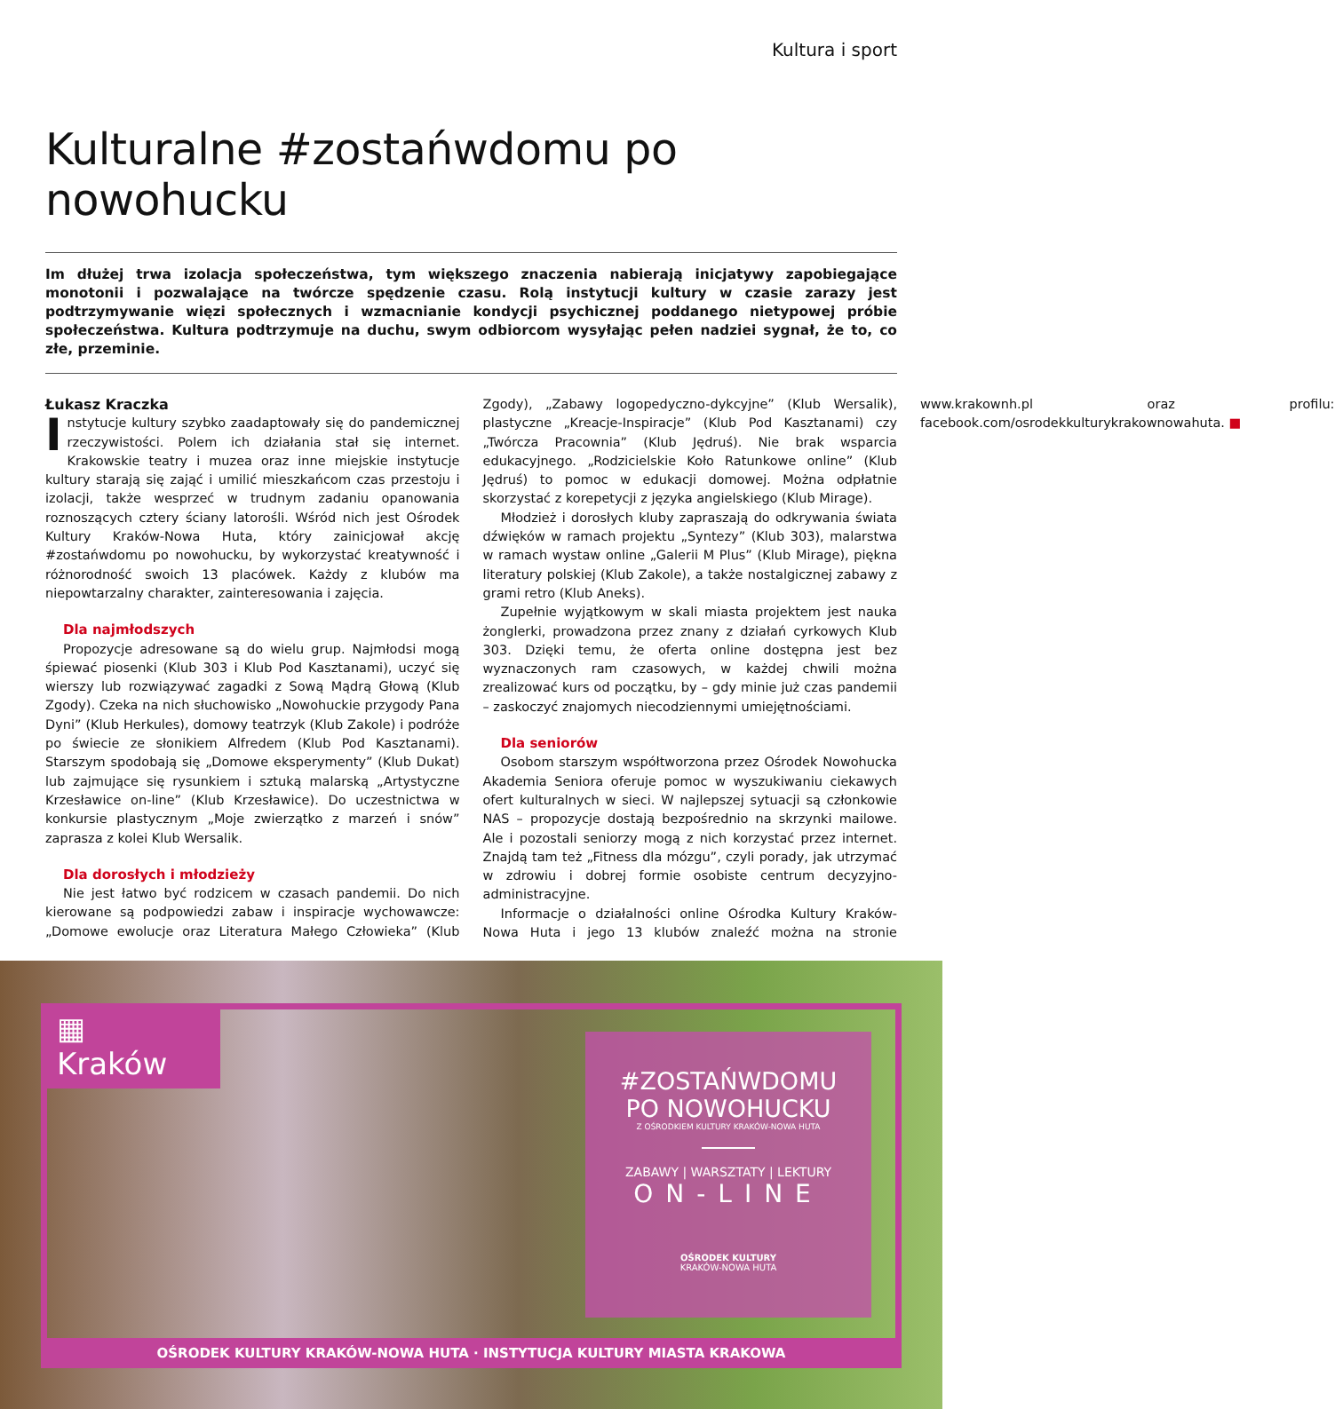Kultura i sport
Kulturalne #zostańwdomu po nowohucku
Im dłużej trwa izolacja społeczeństwa, tym większego znaczenia nabierają inicjatywy zapobiegające monotonii i pozwalające na twórcze spędzenie czasu. Rolą instytucji kultury w czasie zarazy jest podtrzymywanie więzi społecznych i wzmacnianie kondycji psychicznej poddanego nietypowej próbie społeczeństwa. Kultura podtrzymuje na duchu, swym odbiorcom wysyłając pełen nadziei sygnał, że to, co złe, przeminie.
Łukasz Kraczka
Instytucje kultury szybko zaadaptowały się do pandemicznej rzeczywistości. Polem ich działania stał się internet. Krakowskie teatry i muzea oraz inne miejskie instytucje kultury starają się zająć i umilić mieszkańcom czas przestoju i izolacji, także wesprzeć w trudnym zadaniu opanowania roznoszących cztery ściany latorośli. Wśród nich jest Ośrodek Kultury Kraków-Nowa Huta, który zainicjował akcję #zostańwdomu po nowohucku, by wykorzystać kreatywność i różnorodność swoich 13 placówek. Każdy z klubów ma niepowtarzalny charakter, zainteresowania i zajęcia.
Dla najmłodszych
Propozycje adresowane są do wielu grup. Najmłodsi mogą śpiewać piosenki (Klub 303 i Klub Pod Kasztanami), uczyć się wierszy lub rozwiązywać zagadki z Sową Mądrą Głową (Klub Zgody). Czeka na nich słuchowisko „Nowohuckie przygody Pana Dyni” (Klub Herkules), domowy teatrzyk (Klub Zakole) i podróże po świecie ze słonikiem Alfredem (Klub Pod Kasztanami). Starszym spodobają się „Domowe eksperymenty” (Klub Dukat) lub zajmujące się rysunkiem i sztuką malarską „Artystyczne Krzesławice on-line” (Klub Krzesławice). Do uczestnictwa w konkursie plastycznym „Moje zwierzątko z marzeń i snów” zaprasza z kolei Klub Wersalik.
Dla dorosłych i młodzieży
Nie jest łatwo być rodzicem w czasach pandemii. Do nich kierowane są podpowiedzi zabaw i inspiracje wychowawcze: „Domowe ewolucje oraz Literatura Małego Człowieka” (Klub Zgody), „Zabawy logopedyczno-dykcyjne” (Klub Wersalik), plastyczne „Kreacje-Inspiracje” (Klub Pod Kasztanami) czy „Twórcza Pracownia” (Klub Jędruś). Nie brak wsparcia edukacyjnego. „Rodzicielskie Koło Ratunkowe online” (Klub Jędruś) to pomoc w edukacji domowej. Można odpłatnie skorzystać z korepetycji z języka angielskiego (Klub Mirage).
Młodzież i dorosłych kluby zapraszają do odkrywania świata dźwięków w ramach projektu „Syntezy” (Klub 303), malarstwa w ramach wystaw online „Galerii M Plus” (Klub Mirage), piękna literatury polskiej (Klub Zakole), a także nostalgicznej zabawy z grami retro (Klub Aneks).
Zupełnie wyjątkowym w skali miasta projektem jest nauka żonglerki, prowadzona przez znany z działań cyrkowych Klub 303. Dzięki temu, że oferta online dostępna jest bez wyznaczonych ram czasowych, w każdej chwili można zrealizować kurs od początku, by – gdy minie już czas pandemii – zaskoczyć znajomych niecodziennymi umiejętnościami.
Dla seniorów
Osobom starszym współtworzona przez Ośrodek Nowohucka Akademia Seniora oferuje pomoc w wyszukiwaniu ciekawych ofert kulturalnych w sieci. W najlepszej sytuacji są członkowie NAS – propozycje dostają bezpośrednio na skrzynki mailowe. Ale i pozostali seniorzy mogą z nich korzystać przez internet. Znajdą tam też „Fitness dla mózgu”, czyli porady, jak utrzymać w zdrowiu i dobrej formie osobiste centrum decyzyjno-administracyjne.
Informacje o działalności online Ośrodka Kultury Kraków-Nowa Huta i jego 13 klubów znaleźć można na stronie www.krakownh.pl oraz profilu: facebook.com/osrodekkulturykrakownowahuta. ■
▦ Kraków
#ZOSTAŃWDOMU
PO NOWOHUCKU
Z OŚRODKIEM KULTURY KRAKÓW-NOWA HUTA
ZABAWY | WARSZTATY | LEKTURY
ON-LINE
OŚRODEK KULTURY
KRAKÓW-NOWA HUTA
OŚRODEK KULTURY KRAKÓW-NOWA HUTA · INSTYTUCJA KULTURY MIASTA KRAKOWA